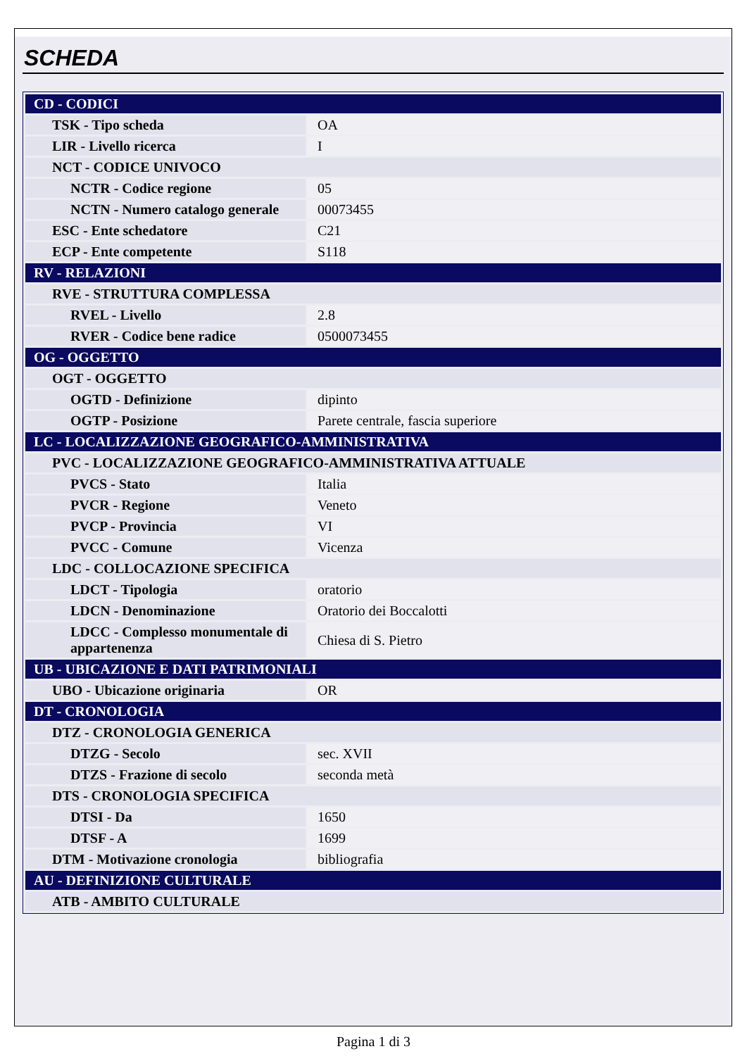SCHEDA
| CD - CODICI | |
| TSK - Tipo scheda | OA |
| LIR - Livello ricerca | I |
| NCT - CODICE UNIVOCO | |
| NCTR - Codice regione | 05 |
| NCTN - Numero catalogo generale | 00073455 |
| ESC - Ente schedatore | C21 |
| ECP - Ente competente | S118 |
| RV - RELAZIONI | |
| RVE - STRUTTURA COMPLESSA | |
| RVEL - Livello | 2.8 |
| RVER - Codice bene radice | 0500073455 |
| OG - OGGETTO | |
| OGT - OGGETTO | |
| OGTD - Definizione | dipinto |
| OGTP - Posizione | Parete centrale, fascia superiore |
| LC - LOCALIZZAZIONE GEOGRAFICO-AMMINISTRATIVA | |
| PVC - LOCALIZZAZIONE GEOGRAFICO-AMMINISTRATIVA ATTUALE | |
| PVCS - Stato | Italia |
| PVCR - Regione | Veneto |
| PVCP - Provincia | VI |
| PVCC - Comune | Vicenza |
| LDC - COLLOCAZIONE SPECIFICA | |
| LDCT - Tipologia | oratorio |
| LDCN - Denominazione | Oratorio dei Boccalotti |
| LDCC - Complesso monumentale di appartenenza | Chiesa di S. Pietro |
| UB - UBICAZIONE E DATI PATRIMONIALI | |
| UBO - Ubicazione originaria | OR |
| DT - CRONOLOGIA | |
| DTZ - CRONOLOGIA GENERICA | |
| DTZG - Secolo | sec. XVII |
| DTZS - Frazione di secolo | seconda metà |
| DTS - CRONOLOGIA SPECIFICA | |
| DTSI - Da | 1650 |
| DTSF - A | 1699 |
| DTM - Motivazione cronologia | bibliografia |
| AU - DEFINIZIONE CULTURALE | |
| ATB - AMBITO CULTURALE | |
Pagina 1 di 3